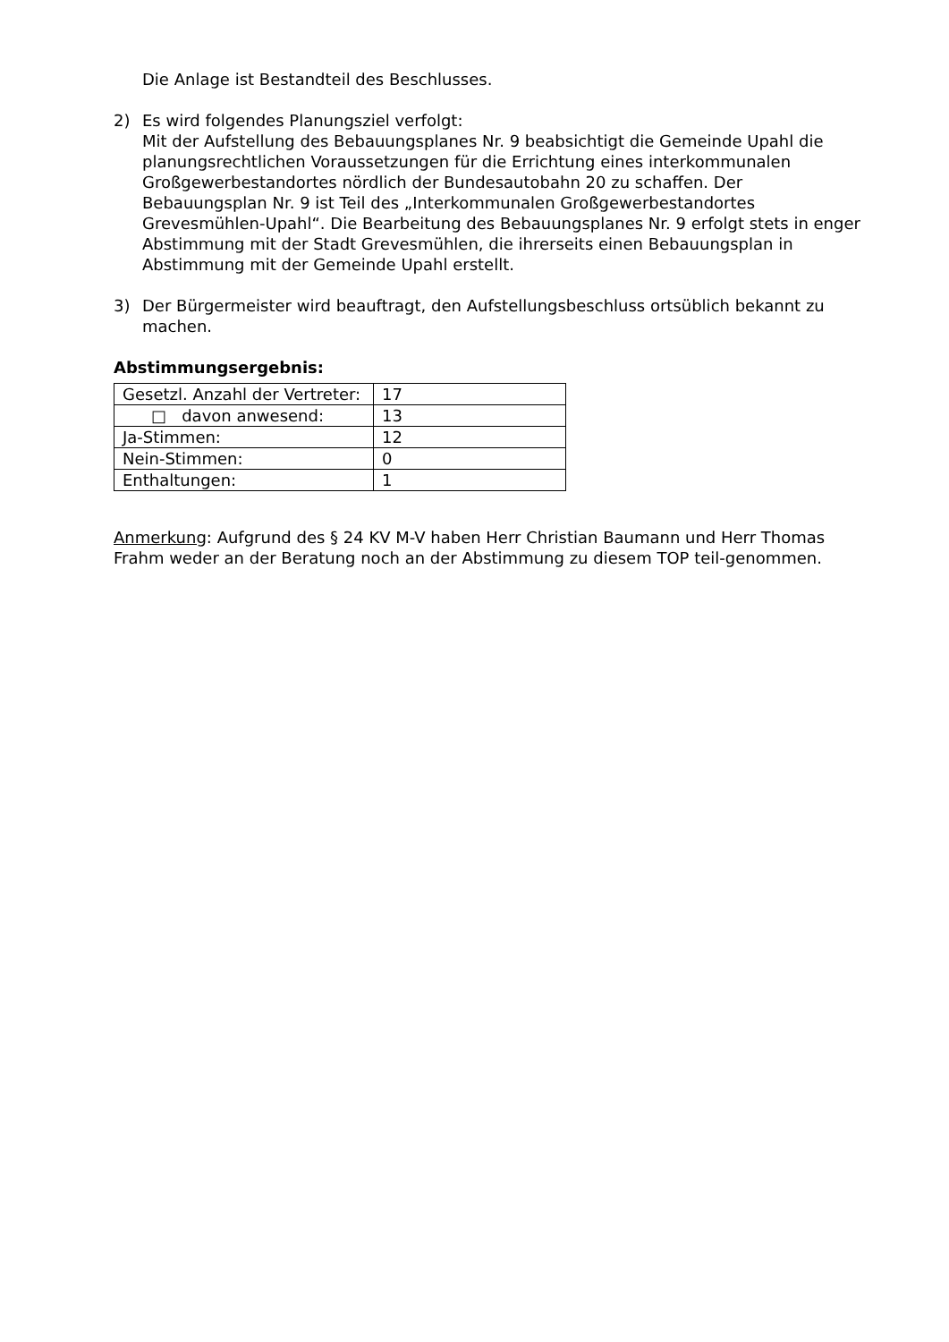Die Anlage ist Bestandteil des Beschlusses.
2) Es wird folgendes Planungsziel verfolgt:
Mit der Aufstellung des Bebauungsplanes Nr. 9 beabsichtigt die Gemeinde Upahl die planungsrechtlichen Voraussetzungen für die Errichtung eines interkommunalen Großgewerbestandortes nördlich der Bundesautobahn 20 zu schaffen. Der Bebauungsplan Nr. 9 ist Teil des „Interkommunalen Großgewerbestandortes Grevesmühlen-Upahl“. Die Bearbeitung des Bebauungsplanes Nr. 9 erfolgt stets in enger Abstimmung mit der Stadt Grevesmühlen, die ihrerseits einen Bebauungsplan in Abstimmung mit der Gemeinde Upahl erstellt.
3) Der Bürgermeister wird beauftragt, den Aufstellungsbeschluss ortsüblich bekannt zu machen.
Abstimmungsergebnis:
| Gesetzl. Anzahl der Vertreter: | 17 |
| □ davon anwesend: | 13 |
| Ja-Stimmen: | 12 |
| Nein-Stimmen: | 0 |
| Enthaltungen: | 1 |
Anmerkung: Aufgrund des § 24 KV M-V haben Herr Christian Baumann und Herr Thomas Frahm weder an der Beratung noch an der Abstimmung zu diesem TOP teil-genommen.